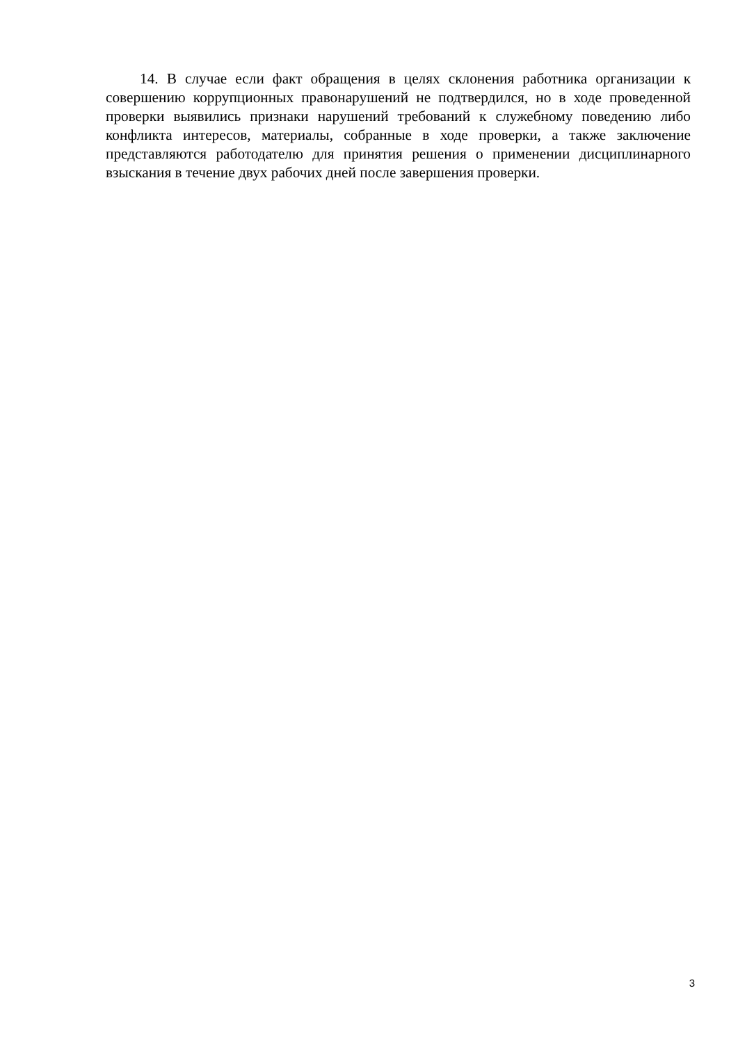14. В случае если факт обращения в целях склонения работника организации к совершению коррупционных правонарушений не подтвердился, но в ходе проведенной проверки выявились признаки нарушений требований к служебному поведению либо конфликта интересов, материалы, собранные в ходе проверки, а также заключение представляются работодателю для принятия решения о применении дисциплинарного взыскания в течение двух рабочих дней после завершения проверки.
3